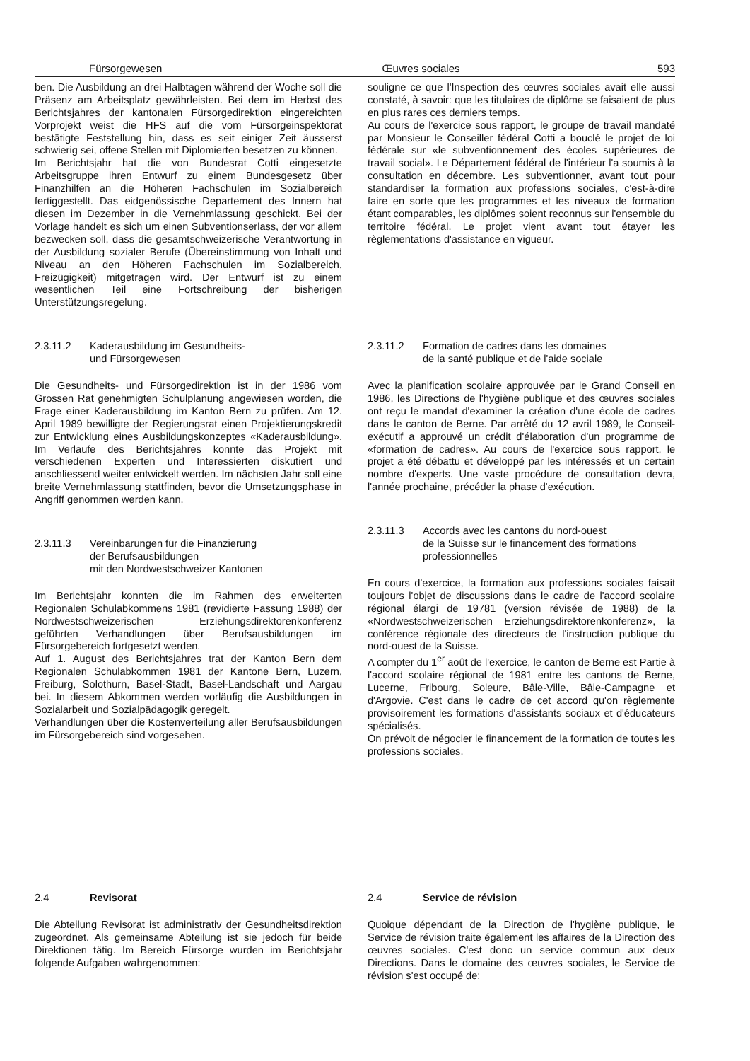Fürsorgewesen Œuvres sociales 593
ben. Die Ausbildung an drei Halbtagen während der Woche soll die Präsenz am Arbeitsplatz gewährleisten. Bei dem im Herbst des Berichtsjahres der kantonalen Fürsorgedirektion eingereichten Vorprojekt weist die HFS auf die vom Fürsorgeinspektorat bestätigte Feststellung hin, dass es seit einiger Zeit äusserst schwierig sei, offene Stellen mit Diplomierten besetzen zu können.
Im Berichtsjahr hat die von Bundesrat Cotti eingesetzte Arbeitsgruppe ihren Entwurf zu einem Bundesgesetz über Finanzhilfen an die Höheren Fachschulen im Sozialbereich fertiggestellt. Das eidgenössische Departement des Innern hat diesen im Dezember in die Vernehmlassung geschickt. Bei der Vorlage handelt es sich um einen Subventionserlass, der vor allem bezwecken soll, dass die gesamtschweizerische Verantwortung in der Ausbildung sozialer Berufe (Übereinstimmung von Inhalt und Niveau an den Höheren Fachschulen im Sozialbereich, Freizügigkeit) mitgetragen wird. Der Entwurf ist zu einem wesentlichen Teil eine Fortschreibung der bisherigen Unterstützungsregelung.
souligne ce que l'Inspection des œuvres sociales avait elle aussi constaté, à savoir: que les titulaires de diplôme se faisaient de plus en plus rares ces derniers temps.
Au cours de l'exercice sous rapport, le groupe de travail mandaté par Monsieur le Conseiller fédéral Cotti a bouclé le projet de loi fédérale sur «le subventionnement des écoles supérieures de travail social». Le Département fédéral de l'intérieur l'a soumis à la consultation en décembre. Les subventionner, avant tout pour standardiser la formation aux professions sociales, c'est-à-dire faire en sorte que les programmes et les niveaux de formation étant comparables, les diplômes soient reconnus sur l'ensemble du territoire fédéral. Le projet vient avant tout étayer les règlementations d'assistance en vigueur.
2.3.11.2 Kaderausbildung im Gesundheits-
und Fürsorgewesen
Die Gesundheits- und Fürsorgedirektion ist in der 1986 vom Grossen Rat genehmigten Schulplanung angewiesen worden, die Frage einer Kaderausbildung im Kanton Bern zu prüfen. Am 12. April 1989 bewilligte der Regierungsrat einen Projektierungskredit zur Entwicklung eines Ausbildungskonzeptes «Kaderausbildung». Im Verlaufe des Berichtsjahres konnte das Projekt mit verschiedenen Experten und Interessierten diskutiert und anschliessend weiter entwickelt werden. Im nächsten Jahr soll eine breite Vernehmlassung stattfinden, bevor die Umsetzungsphase in Angriff genommen werden kann.
2.3.11.3 Vereinbarungen für die Finanzierung
der Berufsausbildungen
mit den Nordwestschweizer Kantonen
Im Berichtsjahr konnten die im Rahmen des erweiterten Regionalen Schulabkommens 1981 (revidierte Fassung 1988) der Nordwestschweizerischen Erziehungsdirektorenkonferenz geführten Verhandlungen über Berufsausbildungen im Fürsorgebereich fortgesetzt werden.
Auf 1. August des Berichtsjahres trat der Kanton Bern dem Regionalen Schulabkommen 1981 der Kantone Bern, Luzern, Freiburg, Solothurn, Basel-Stadt, Basel-Landschaft und Aargau bei. In diesem Abkommen werden vorläufig die Ausbildungen in Sozialarbeit und Sozialpädagogik geregelt.
Verhandlungen über die Kostenverteilung aller Berufsausbildungen im Fürsorgebereich sind vorgesehen.
2.3.11.2 Formation de cadres dans les domaines
de la santé publique et de l'aide sociale
Avec la planification scolaire approuvée par le Grand Conseil en 1986, les Directions de l'hygiène publique et des œuvres sociales ont reçu le mandat d'examiner la création d'une école de cadres dans le canton de Berne. Par arrêté du 12 avril 1989, le Conseil-exécutif a approuvé un crédit d'élaboration d'un programme de «formation de cadres». Au cours de l'exercice sous rapport, le projet a été débattu et développé par les intéressés et un certain nombre d'experts. Une vaste procédure de consultation devra, l'année prochaine, précéder la phase d'exécution.
2.3.11.3 Accords avec les cantons du nord-ouest
de la Suisse sur le financement des formations
professionnelles
En cours d'exercice, la formation aux professions sociales faisait toujours l'objet de discussions dans le cadre de l'accord scolaire régional élargi de 19781 (version révisée de 1988) de la «Nordwestschweizerischen Erziehungsdirektorenkonferenz», la conférence régionale des directeurs de l'instruction publique du nord-ouest de la Suisse.
A compter du 1<sup>er</sup> août de l'exercice, le canton de Berne est Partie à l'accord scolaire régional de 1981 entre les cantons de Berne, Lucerne, Fribourg, Soleure, Bâle-Ville, Bâle-Campagne et d'Argovie. C'est dans le cadre de cet accord qu'on règlemente provisoirement les formations d'assistants sociaux et d'éducateurs spécialisés.
On prévoit de négocier le financement de la formation de toutes les professions sociales.
2.4 Revisorat
Die Abteilung Revisorat ist administrativ der Gesundheitsdirektion zugeordnet. Als gemeinsame Abteilung ist sie jedoch für beide Direktionen tätig. Im Bereich Fürsorge wurden im Berichtsjahr folgende Aufgaben wahrgenommen:
2.4 Service de révision
Quoique dépendant de la Direction de l'hygiène publique, le Service de révision traite également les affaires de la Direction des œuvres sociales. C'est donc un service commun aux deux Directions. Dans le domaine des œuvres sociales, le Service de révision s'est occupé de: